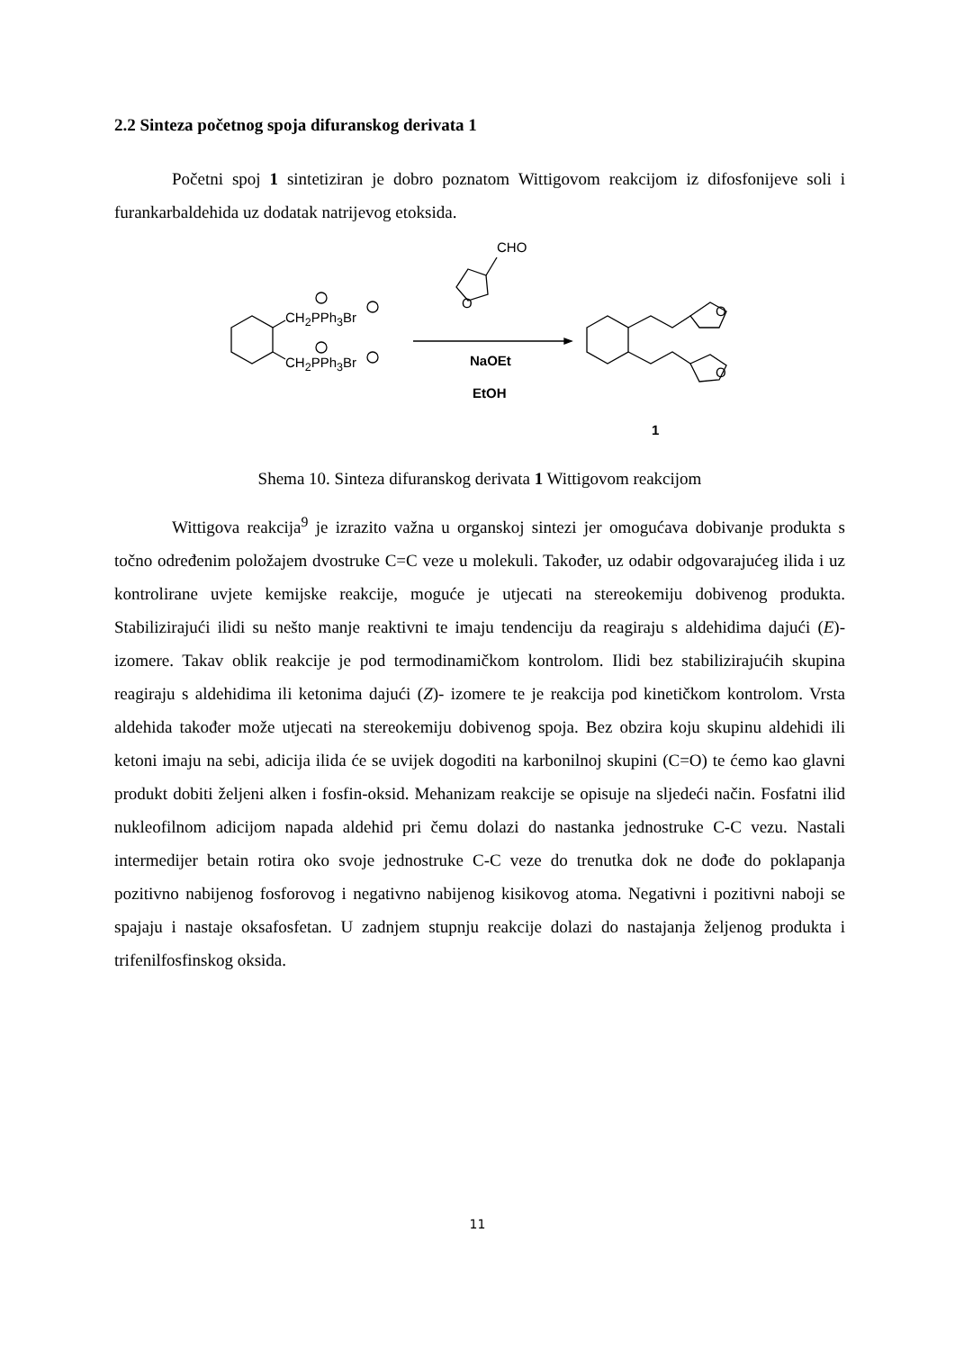2.2 Sinteza početnog spoja difuranskog derivata 1
Početni spoj 1 sintetiziran je dobro poznatom Wittigovom reakcijom iz difosfonijeve soli i furankarbaldehida uz dodatak natrijevog etoksida.
CH<sub>2</sub>PPh<sub>3</sub>Br
CH<sub>2</sub>PPh<sub>3</sub>Br
CHO
O
O
O
NaOEt
EtOH
1
Shema 10. Sinteza difuranskog derivata 1 Wittigovom reakcijom
Wittigova reakcija<sup>9</sup> je izrazito važna u organskoj sintezi jer omogućava dobivanje produkta s točno određenim položajem dvostruke C=C veze u molekuli. Također, uz odabir odgovarajućeg ilida i uz kontrolirane uvjete kemijske reakcije, moguće je utjecati na stereokemiju dobivenog produkta. Stabilizirajući ilidi su nešto manje reaktivni te imaju tendenciju da reagiraju s aldehidima dajući (E)- izomere. Takav oblik reakcije je pod termodinamičkom kontrolom. Ilidi bez stabilizirajućih skupina reagiraju s aldehidima ili ketonima dajući (Z)- izomere te je reakcija pod kinetičkom kontrolom. Vrsta aldehida također može utjecati na stereokemiju dobivenog spoja. Bez obzira koju skupinu aldehidi ili ketoni imaju na sebi, adicija ilida će se uvijek dogoditi na karbonilnoj skupini (C=O) te ćemo kao glavni produkt dobiti željeni alken i fosfin-oksid. Mehanizam reakcije se opisuje na sljedeći način. Fosfatni ilid nukleofilnom adicijom napada aldehid pri čemu dolazi do nastanka jednostruke C-C vezu. Nastali intermedijer betain rotira oko svoje jednostruke C-C veze do trenutka dok ne dođe do poklapanja pozitivno nabijenog fosforovog i negativno nabijenog kisikovog atoma. Negativni i pozitivni naboji se spajaju i nastaje oksafosfetan. U zadnjem stupnju reakcije dolazi do nastajanja željenog produkta i trifenilfosfinskog oksida.
11